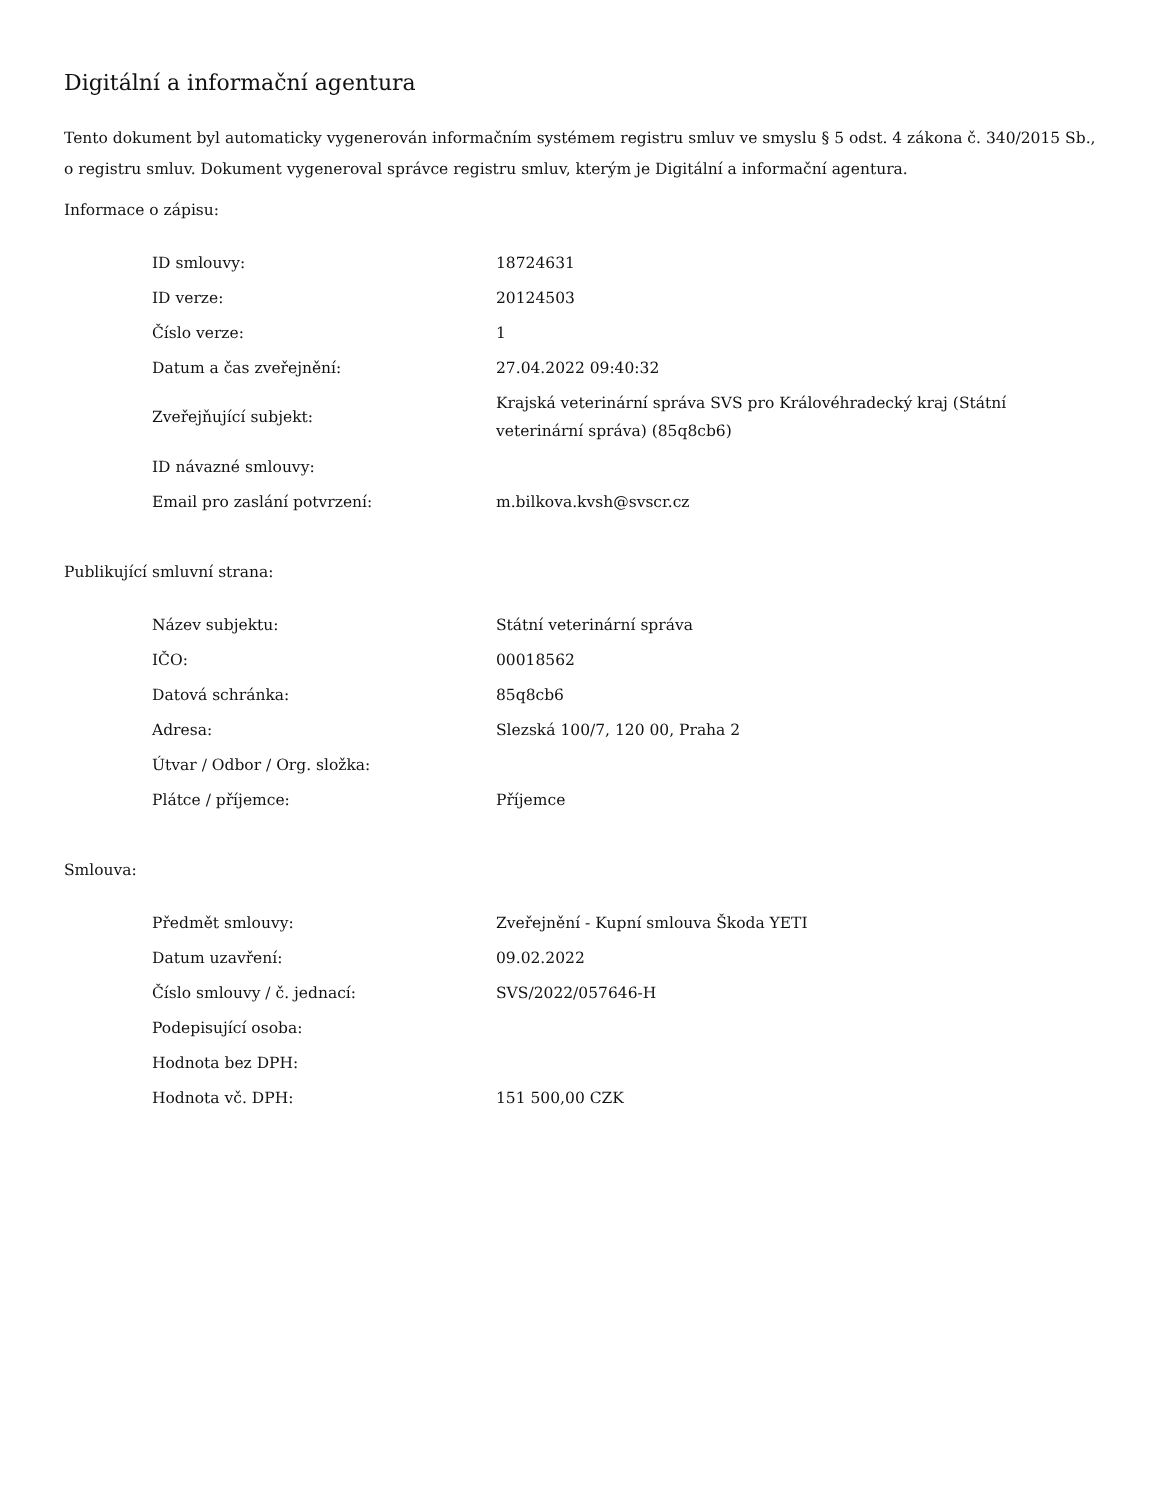Digitální a informační agentura
Tento dokument byl automaticky vygenerován informačním systémem registru smluv ve smyslu § 5 odst. 4 zákona č. 340/2015 Sb., o registru smluv. Dokument vygeneroval správce registru smluv, kterým je Digitální a informační agentura.
Informace o zápisu:
| ID smlouvy: | 18724631 |
| ID verze: | 20124503 |
| Číslo verze: | 1 |
| Datum a čas zveřejnění: | 27.04.2022 09:40:32 |
| Zveřejňující subjekt: | Krajská veterinární správa SVS pro Královéhradecký kraj (Státní veterinární správa) (85q8cb6) |
| ID návazné smlouvy: | |
| Email pro zaslání potvrzení: | m.bilkova.kvsh@svscr.cz |
Publikující smluvní strana:
| Název subjektu: | Státní veterinární správa |
| IČO: | 00018562 |
| Datová schránka: | 85q8cb6 |
| Adresa: | Slezská 100/7, 120 00, Praha 2 |
| Útvar / Odbor / Org. složka: | |
| Plátce / příjemce: | Příjemce |
Smlouva:
| Předmět smlouvy: | Zveřejnění - Kupní smlouva Škoda YETI |
| Datum uzavření: | 09.02.2022 |
| Číslo smlouvy / č. jednací: | SVS/2022/057646-H |
| Podepisující osoba: | |
| Hodnota bez DPH: | |
| Hodnota vč. DPH: | 151 500,00 CZK |